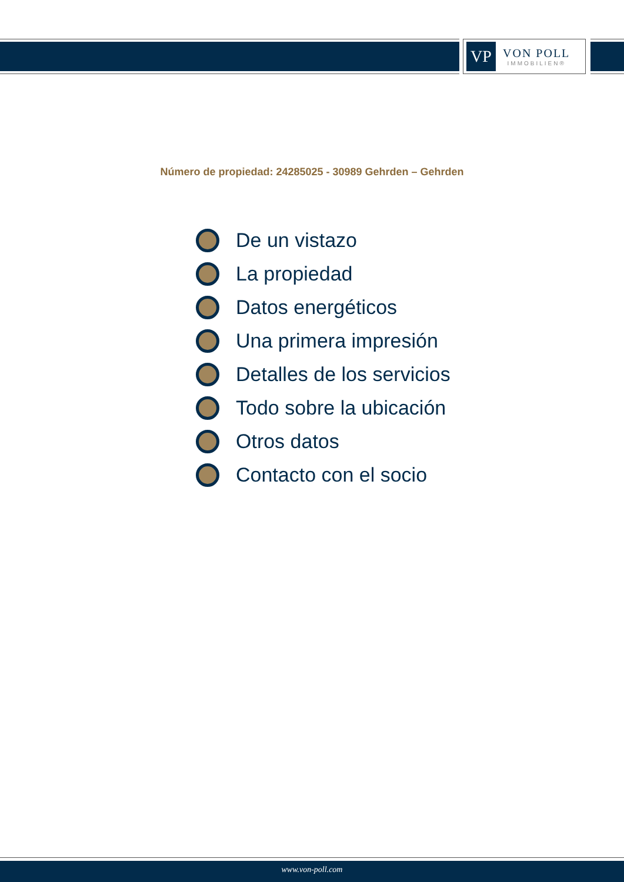VP
VON POLL
IMMOBILIEN®
Número de propiedad: 24285025 - 30989 Gehrden – Gehrden
De un vistazo
La propiedad
Datos energéticos
Una primera impresión
Detalles de los servicios
Todo sobre la ubicación
Otros datos
Contacto con el socio
www.von-poll.com